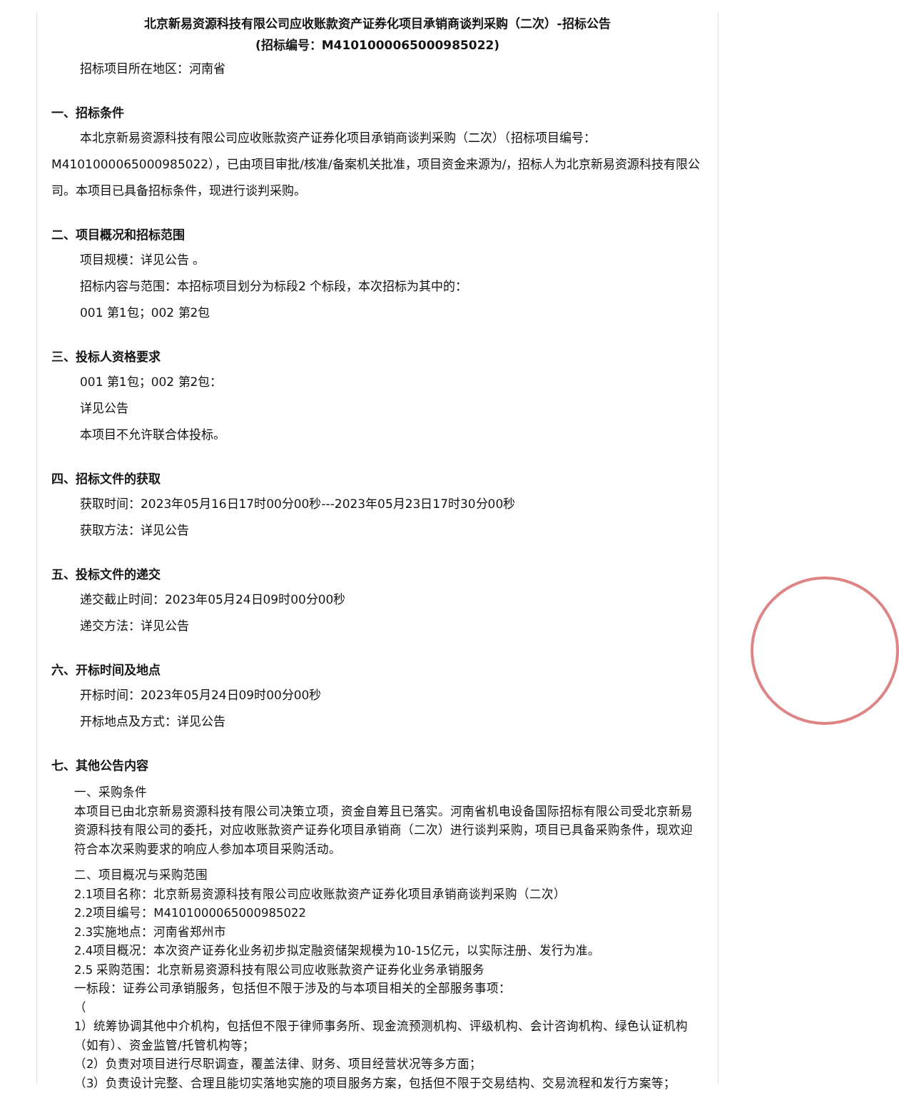北京新易资源科技有限公司应收账款资产证券化项目承销商谈判采购（二次）-招标公告
(招标编号：M4101000065000985022)
招标项目所在地区：河南省
一、招标条件
本北京新易资源科技有限公司应收账款资产证券化项目承销商谈判采购（二次）（招标项目编号：M4101000065000985022），已由项目审批/核准/备案机关批准，项目资金来源为/，招标人为北京新易资源科技有限公司。本项目已具备招标条件，现进行谈判采购。
二、项目概况和招标范围
项目规模：详见公告 。
招标内容与范围：本招标项目划分为标段2 个标段，本次招标为其中的：
001 第1包；002 第2包
三、投标人资格要求
001 第1包；002 第2包：
详见公告
本项目不允许联合体投标。
四、招标文件的获取
获取时间：2023年05月16日17时00分00秒---2023年05月23日17时30分00秒
获取方法：详见公告
五、投标文件的递交
递交截止时间：2023年05月24日09时00分00秒
递交方法：详见公告
六、开标时间及地点
开标时间：2023年05月24日09时00分00秒
开标地点及方式：详见公告
七、其他公告内容
一、采购条件
本项目已由北京新易资源科技有限公司决策立项，资金自筹且已落实。河南省机电设备国际招标有限公司受北京新易资源科技有限公司的委托，对应收账款资产证券化项目承销商（二次）进行谈判采购，项目已具备采购条件，现欢迎符合本次采购要求的响应人参加本项目采购活动。
二、项目概况与采购范围
2.1项目名称：北京新易资源科技有限公司应收账款资产证券化项目承销商谈判采购（二次）
2.2项目编号：M4101000065000985022
2.3实施地点：河南省郑州市
2.4项目概况：本次资产证券化业务初步拟定融资储架规模为10-15亿元，以实际注册、发行为准。
2.5 采购范围：北京新易资源科技有限公司应收账款资产证券化业务承销服务
一标段：证券公司承销服务，包括但不限于涉及的与本项目相关的全部服务事项：
（
1）统筹协调其他中介机构，包括但不限于律师事务所、现金流预测机构、评级机构、会计咨询机构、绿色认证机构（如有）、资金监管/托管机构等；
（2）负责对项目进行尽职调查，覆盖法律、财务、项目经营状况等多方面；
（3）负责设计完整、合理且能切实落地实施的项目服务方案，包括但不限于交易结构、交易流程和发行方案等；